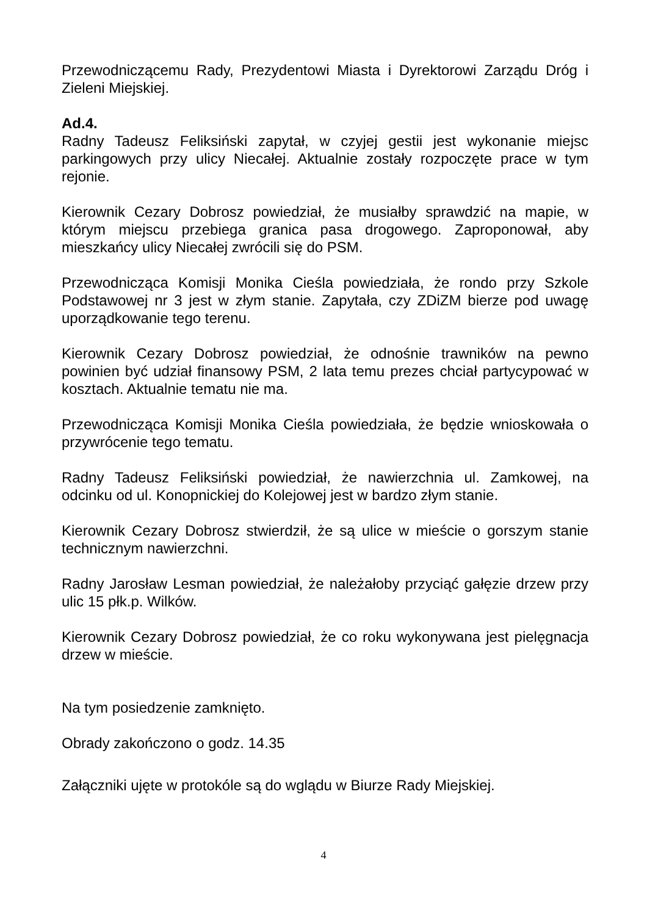Przewodniczącemu Rady, Prezydentowi Miasta i Dyrektorowi Zarządu Dróg i Zieleni Miejskiej.
Ad.4.
Radny Tadeusz Feliksiński zapytał, w czyjej gestii jest wykonanie miejsc parkingowych przy ulicy Niecałej. Aktualnie zostały rozpoczęte prace w tym rejonie.
Kierownik Cezary Dobrosz powiedział, że musiałby sprawdzić na mapie, w którym miejscu przebiega granica pasa drogowego. Zaproponował, aby mieszkańcy ulicy Niecałej zwrócili się do PSM.
Przewodnicząca Komisji Monika Cieśla powiedziała, że rondo przy Szkole Podstawowej nr 3 jest w złym stanie. Zapytała, czy ZDiZM bierze pod uwagę uporządkowanie tego terenu.
Kierownik Cezary Dobrosz powiedział, że odnośnie trawników na pewno powinien być udział finansowy PSM, 2 lata temu prezes chciał partycypować w kosztach. Aktualnie tematu nie ma.
Przewodnicząca Komisji Monika Cieśla powiedziała, że będzie wnioskowała o przywrócenie tego tematu.
Radny Tadeusz Feliksiński powiedział, że nawierzchnia ul. Zamkowej, na odcinku od ul. Konopnickiej do Kolejowej jest w bardzo złym stanie.
Kierownik Cezary Dobrosz stwierdził, że są ulice w mieście o gorszym stanie technicznym nawierzchni.
Radny Jarosław Lesman powiedział, że należałoby przyciąć gałęzie drzew przy ulic 15 płk.p. Wilków.
Kierownik Cezary Dobrosz powiedział, że co roku wykonywana jest pielęgnacja drzew w mieście.
Na tym posiedzenie zamknięto.
Obrady zakończono o godz. 14.35
Załączniki ujęte w protokóle są do wglądu w Biurze Rady Miejskiej.
4